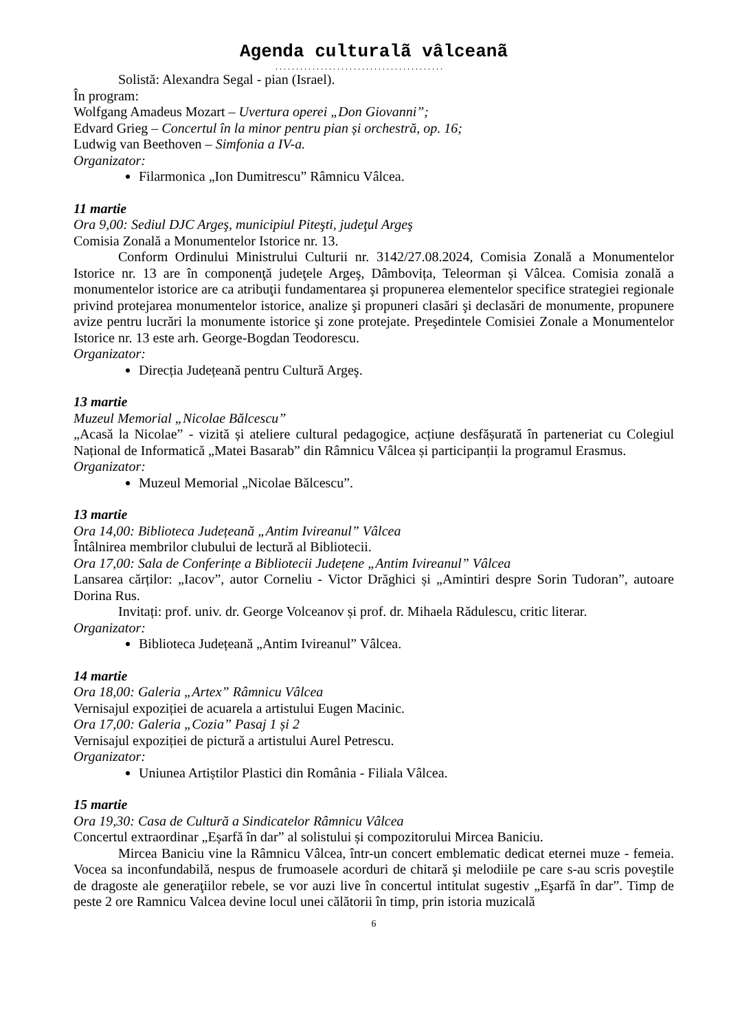Agenda culturalã vâlceanã
.........................................
Solistă: Alexandra Segal - pian (Israel).
În program:
Wolfgang Amadeus Mozart – Uvertura operei „Don Giovanni”;
Edvard Grieg – Concertul în la minor pentru pian și orchestră, op. 16;
Ludwig van Beethoven – Simfonia a IV-a.
Organizator:
Filarmonica „Ion Dumitrescu” Râmnicu Vâlcea.
11 martie
Ora 9,00: Sediul DJC Argeş, municipiul Piteşti, judeţul Argeş
Comisia Zonală a Monumentelor Istorice nr. 13.
Conform Ordinului Ministrului Culturii nr. 3142/27.08.2024, Comisia Zonală a Monumentelor Istorice nr. 13 are în componenţă judeţele Argeş, Dâmbovița, Teleorman și Vâlcea. Comisia zonală a monumentelor istorice are ca atribuţii fundamentarea şi propunerea elementelor specifice strategiei regionale privind protejarea monumentelor istorice, analize şi propuneri clasări şi declasări de monumente, propunere avize pentru lucrări la monumente istorice şi zone protejate. Preşedintele Comisiei Zonale a Monumentelor Istorice nr. 13 este arh. George-Bogdan Teodorescu.
Organizator:
Direcția Județeană pentru Cultură Argeş.
13 martie
Muzeul Memorial „Nicolae Bălcescu”
„Acasă la Nicolae” - vizită și ateliere cultural pedagogice, acțiune desfășurată în parteneriat cu Colegiul Național de Informatică „Matei Basarab” din Râmnicu Vâlcea și participanții la programul Erasmus.
Organizator:
Muzeul Memorial „Nicolae Bălcescu”.
13 martie
Ora 14,00: Biblioteca Județeană „Antim Ivireanul” Vâlcea
Întâlnirea membrilor clubului de lectură al Bibliotecii.
Ora 17,00: Sala de Conferințe a Bibliotecii Județene „Antim Ivireanul” Vâlcea
Lansarea cărților: „Iacov”, autor Corneliu - Victor Drăghici și „Amintiri despre Sorin Tudoran”, autoare Dorina Rus.
Invitați: prof. univ. dr. George Volceanov și prof. dr. Mihaela Rădulescu, critic literar.
Organizator:
Biblioteca Județeană „Antim Ivireanul” Vâlcea.
14 martie
Ora 18,00: Galeria „Artex” Râmnicu Vâlcea
Vernisajul expoziției de acuarela a artistului Eugen Macinic.
Ora 17,00: Galeria „Cozia” Pasaj 1 și 2
Vernisajul expoziției de pictură a artistului Aurel Petrescu.
Organizator:
Uniunea Artiștilor Plastici din România - Filiala Vâlcea.
15 martie
Ora 19,30: Casa de Cultură a Sindicatelor Râmnicu Vâlcea
Concertul extraordinar „Eșarfă în dar” al solistului și compozitorului Mircea Baniciu.
Mircea Baniciu vine la Râmnicu Vâlcea, într-un concert emblematic dedicat eternei muze - femeia. Vocea sa inconfundabilă, nespus de frumoasele acorduri de chitară şi melodiile pe care s-au scris poveştile de dragoste ale generaţiilor rebele, se vor auzi live în concertul intitulat sugestiv „Eşarfă în dar”. Timp de peste 2 ore Ramnicu Valcea devine locul unei călătorii în timp, prin istoria muzicală
6